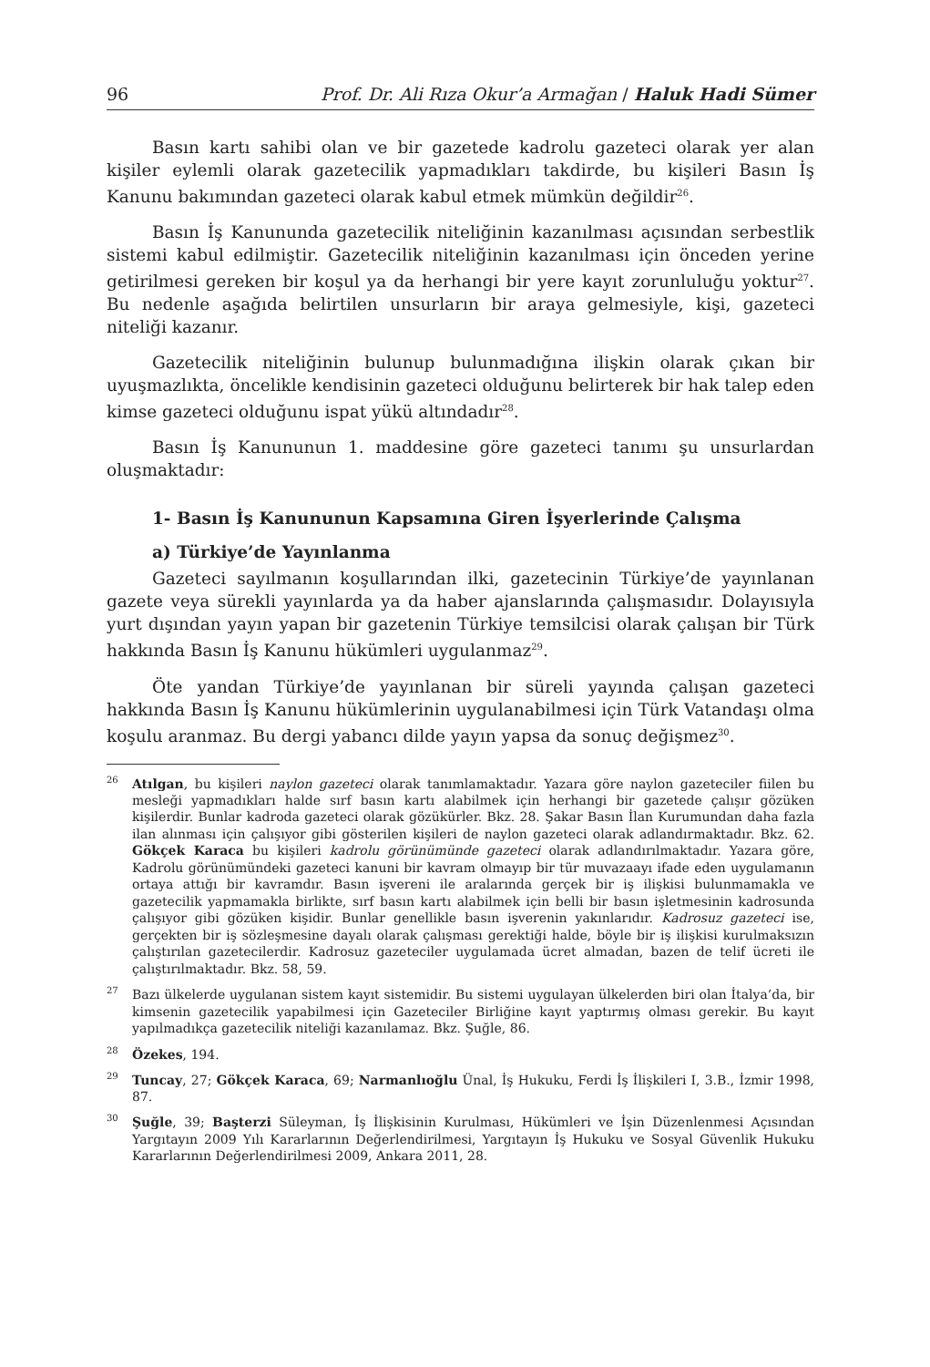96 Prof. Dr. Ali Rıza Okur’a Armağan / Haluk Hadi Sümer
Basın kartı sahibi olan ve bir gazetede kadrolu gazeteci olarak yer alan kişiler eylemli olarak gazetecilik yapmadıkları takdirde, bu kişileri Basın İş Kanunu bakımından gazeteci olarak kabul etmek mümkün değildir<sup>26</sup>.
Basın İş Kanununda gazetecilik niteliğinin kazanılması açısından serbestlik sistemi kabul edilmiştir. Gazetecilik niteliğinin kazanılması için önceden yerine getirilmesi gereken bir koşul ya da herhangi bir yere kayıt zorunluluğu yoktur<sup>27</sup>. Bu nedenle aşağıda belirtilen unsurların bir araya gelmesiyle, kişi, gazeteci niteliği kazanır.
Gazetecilik niteliğinin bulunup bulunmadığına ilişkin olarak çıkan bir uyuşmazlıkta, öncelikle kendisinin gazeteci olduğunu belirterek bir hak talep eden kimse gazeteci olduğunu ispat yükü altındadır<sup>28</sup>.
Basın İş Kanununun 1. maddesine göre gazeteci tanımı şu unsurlardan oluşmaktadır:
1- Basın İş Kanununun Kapsamına Giren İşyerlerinde Çalışma
a) Türkiye’de Yayınlanma
Gazeteci sayılmanın koşullarından ilki, gazetecinin Türkiye’de yayınlanan gazete veya sürekli yayınlarda ya da haber ajanslarında çalışmasıdır. Dolayısıyla yurt dışından yayın yapan bir gazetenin Türkiye temsilcisi olarak çalışan bir Türk hakkında Basın İş Kanunu hükümleri uygulanmaz<sup>29</sup>.
Öte yandan Türkiye’de yayınlanan bir süreli yayında çalışan gazeteci hakkında Basın İş Kanunu hükümlerinin uygulanabilmesi için Türk Vatandaşı olma koşulu aranmaz. Bu dergi yabancı dilde yayın yapsa da sonuç değişmez<sup>30</sup>.
<sup>26</sup> Atılgan, bu kişileri naylon gazeteci olarak tanımlamaktadır. Yazara göre naylon gazeteciler fiilen bu mesleği yapmadıkları halde sırf basın kartı alabilmek için herhangi bir gazetede çalışır gözüken kişilerdir. Bunlar kadroda gazeteci olarak gözükürler. Bkz. 28. Şakar Basın İlan Kurumundan daha fazla ilan alınması için çalışıyor gibi gösterilen kişileri de naylon gazeteci olarak adlandırmaktadır. Bkz. 62. Gökçek Karaca bu kişileri kadrolu görünümünde gazeteci olarak adlandırılmaktadır. Yazara göre, Kadrolu görünümündeki gazeteci kanuni bir kavram olmayıp bir tür muvazaayı ifade eden uygulamanın ortaya attığı bir kavramdır. Basın işvereni ile aralarında gerçek bir iş ilişkisi bulunmamakla ve gazetecilik yapmamakla birlikte, sırf basın kartı alabilmek için belli bir basın işletmesinin kadrosunda çalışıyor gibi gözüken kişidir. Bunlar genellikle basın işverenin yakınlarıdır. Kadrosuz gazeteci ise, gerçekten bir iş sözleşmesine dayalı olarak çalışması gerektiği halde, böyle bir iş ilişkisi kurulmaksızın çalıştırılan gazetecilerdir. Kadrosuz gazeteciler uygulamada ücret almadan, bazen de telif ücreti ile çalıştırılmaktadır. Bkz. 58, 59.
<sup>27</sup> Bazı ülkelerde uygulanan sistem kayıt sistemidir. Bu sistemi uygulayan ülkelerden biri olan İtalya’da, bir kimsenin gazetecilik yapabilmesi için Gazeteciler Birliğine kayıt yaptırmış olması gerekir. Bu kayıt yapılmadıkça gazetecilik niteliği kazanılamaz. Bkz. Şuğle, 86.
<sup>28</sup> Özekes, 194.
<sup>29</sup> Tuncay, 27; Gökçek Karaca, 69; Narmanlıoğlu Ünal, İş Hukuku, Ferdi İş İlişkileri I, 3.B., İzmir 1998, 87.
<sup>30</sup> Şuğle, 39; Başterzi Süleyman, İş İlişkisinin Kurulması, Hükümleri ve İşin Düzenlenmesi Açısından Yargıtayın 2009 Yılı Kararlarının Değerlendirilmesi, Yargıtayın İş Hukuku ve Sosyal Güvenlik Hukuku Kararlarının Değerlendirilmesi 2009, Ankara 2011, 28.